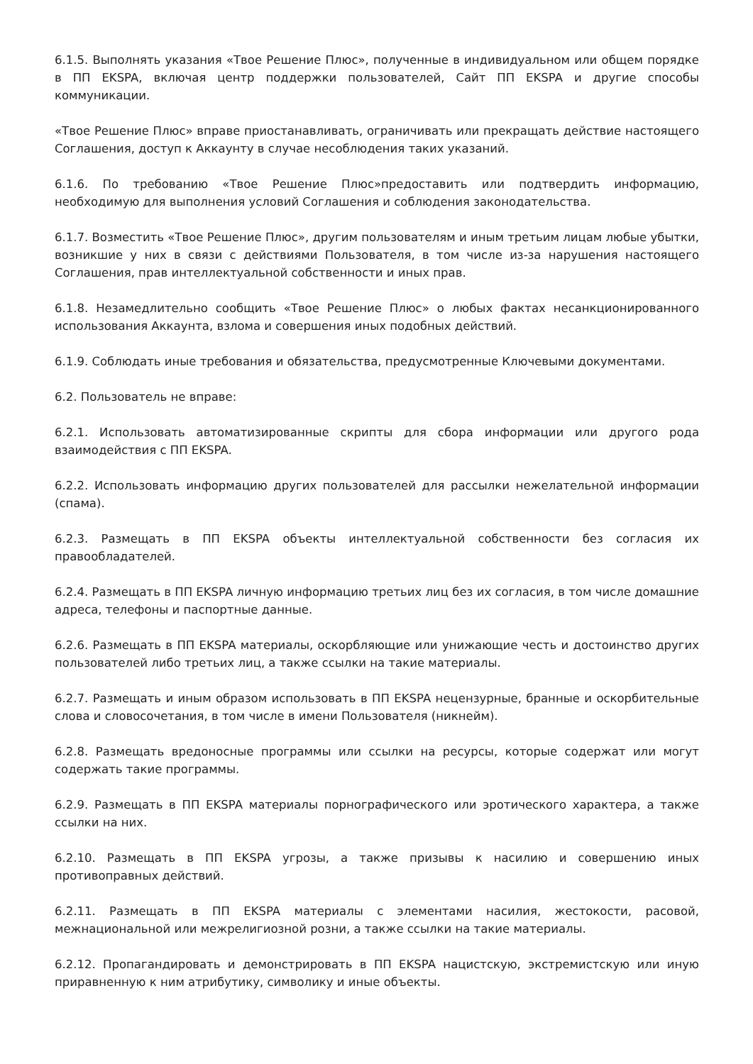6.1.5. Выполнять указания «Твое Решение Плюс», полученные в индивидуальном или общем порядке в ПП EKSPA, включая центр поддержки пользователей, Сайт ПП EKSPA и другие способы коммуникации.
«Твое Решение Плюс» вправе приостанавливать, ограничивать или прекращать действие настоящего Соглашения, доступ к Аккаунту в случае несоблюдения таких указаний.
6.1.6. По требованию «Твое Решение Плюс»предоставить или подтвердить информацию, необходимую для выполнения условий Соглашения и соблюдения законодательства.
6.1.7. Возместить «Твое Решение Плюс», другим пользователям и иным третьим лицам любые убытки, возникшие у них в связи с действиями Пользователя, в том числе из-за нарушения настоящего Соглашения, прав интеллектуальной собственности и иных прав.
6.1.8. Незамедлительно сообщить «Твое Решение Плюс» о любых фактах несанкционированного использования Аккаунта, взлома и совершения иных подобных действий.
6.1.9. Соблюдать иные требования и обязательства, предусмотренные Ключевыми документами.
6.2. Пользователь не вправе:
6.2.1. Использовать автоматизированные скрипты для сбора информации или другого рода взаимодействия с ПП EKSPA.
6.2.2. Использовать информацию других пользователей для рассылки нежелательной информации (спама).
6.2.3. Размещать в ПП EKSPA объекты интеллектуальной собственности без согласия их правообладателей.
6.2.4. Размещать в ПП EKSPA личную информацию третьих лиц без их согласия, в том числе домашние адреса, телефоны и паспортные данные.
6.2.6. Размещать в ПП EKSPA материалы, оскорбляющие или унижающие честь и достоинство других пользователей либо третьих лиц, а также ссылки на такие материалы.
6.2.7. Размещать и иным образом использовать в ПП EKSPA нецензурные, бранные и оскорбительные слова и словосочетания, в том числе в имени Пользователя (никнейм).
6.2.8. Размещать вредоносные программы или ссылки на ресурсы, которые содержат или могут содержать такие программы.
6.2.9. Размещать в ПП EKSPA материалы порнографического или эротического характера, а также ссылки на них.
6.2.10. Размещать в ПП EKSPA угрозы, а также призывы к насилию и совершению иных противоправных действий.
6.2.11. Размещать в ПП EKSPA материалы с элементами насилия, жестокости, расовой, межнациональной или межрелигиозной розни, а также ссылки на такие материалы.
6.2.12. Пропагандировать и демонстрировать в ПП EKSPA нацистскую, экстремистскую или иную приравненную к ним атрибутику, символику и иные объекты.